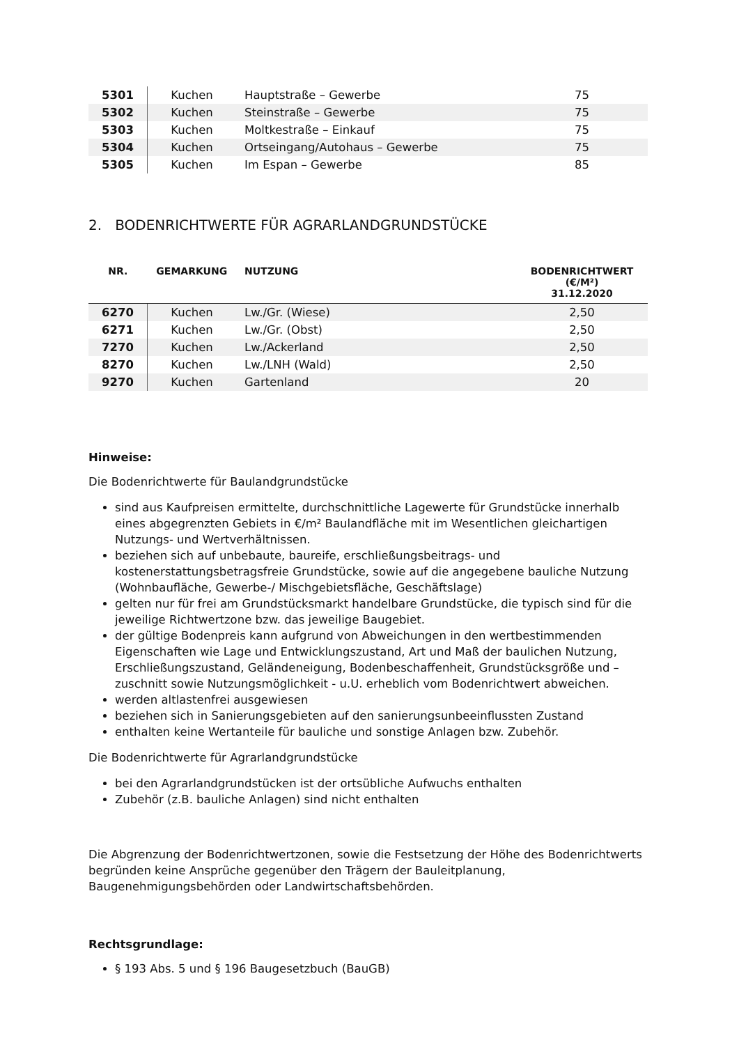| 5301 | Kuchen | Hauptstraße – Gewerbe | 75 |
| 5302 | Kuchen | Steinstraße – Gewerbe | 75 |
| 5303 | Kuchen | Moltkestraße – Einkauf | 75 |
| 5304 | Kuchen | Ortseingang/Autohaus – Gewerbe | 75 |
| 5305 | Kuchen | Im Espan – Gewerbe | 85 |
2. BODENRICHTWERTE FÜR AGRARLANDGRUNDSTÜCKE
| NR. | GEMARKUNG | NUTZUNG | BODENRICHTWERT (€/M²) 31.12.2020 |
| --- | --- | --- | --- |
| 6270 | Kuchen | Lw./Gr. (Wiese) | 2,50 |
| 6271 | Kuchen | Lw./Gr. (Obst) | 2,50 |
| 7270 | Kuchen | Lw./Ackerland | 2,50 |
| 8270 | Kuchen | Lw./LNH (Wald) | 2,50 |
| 9270 | Kuchen | Gartenland | 20 |
Hinweise:
Die Bodenrichtwerte für Baulandgrundstücke
sind aus Kaufpreisen ermittelte, durchschnittliche Lagewerte für Grundstücke innerhalb eines abgegrenzten Gebiets in €/m² Baulandfläche mit im Wesentlichen gleichartigen Nutzungs- und Wertverhältnissen.
beziehen sich auf unbebaute, baureife, erschließungsbeitrags- und kostenerstattungsbetragsfreie Grundstücke, sowie auf die angegebene bauliche Nutzung (Wohnbaufläche, Gewerbe-/ Mischgebietsfläche, Geschäftslage)
gelten nur für frei am Grundstücksmarkt handelbare Grundstücke, die typisch sind für die jeweilige Richtwertzone bzw. das jeweilige Baugebiet.
der gültige Bodenpreis kann aufgrund von Abweichungen in den wertbestimmenden Eigenschaften wie Lage und Entwicklungszustand, Art und Maß der baulichen Nutzung, Erschließungszustand, Geländeneigung, Bodenbeschaffenheit, Grundstücksgröße und –zuschnitt sowie Nutzungsmöglichkeit - u.U. erheblich vom Bodenrichtwert abweichen.
werden altlastenfrei ausgewiesen
beziehen sich in Sanierungsgebieten auf den sanierungsunbeeinflussten Zustand
enthalten keine Wertanteile für bauliche und sonstige Anlagen bzw. Zubehör.
Die Bodenrichtwerte für Agrarlandgrundstücke
bei den Agrarlandgrundstücken ist der ortsübliche Aufwuchs enthalten
Zubehör (z.B. bauliche Anlagen) sind nicht enthalten
Die Abgrenzung der Bodenrichtwertzonen, sowie die Festsetzung der Höhe des Bodenrichtwerts begründen keine Ansprüche gegenüber den Trägern der Bauleitplanung, Baugenehmigungsbehörden oder Landwirtschaftsbehörden.
Rechtsgrundlage:
§ 193 Abs. 5 und § 196 Baugesetzbuch (BauGB)